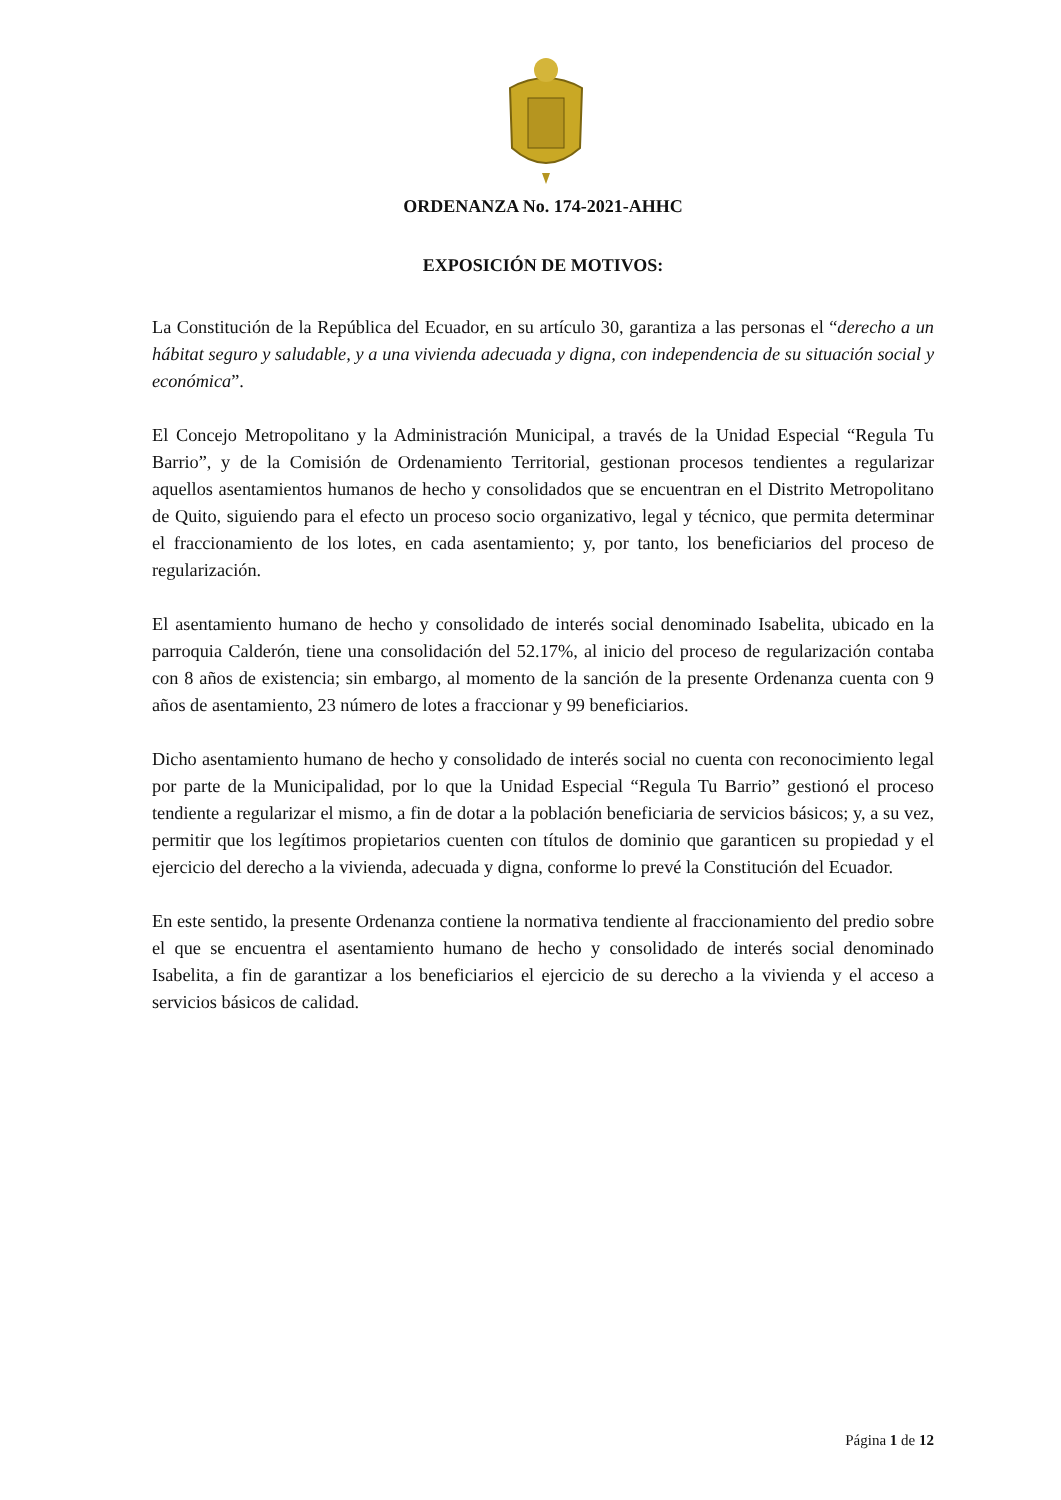ORDENANZA No. 174-2021-AHHC
EXPOSICIÓN DE MOTIVOS:
La Constitución de la República del Ecuador, en su artículo 30, garantiza a las personas el “derecho a un hábitat seguro y saludable, y a una vivienda adecuada y digna, con independencia de su situación social y económica”.
El Concejo Metropolitano y la Administración Municipal, a través de la Unidad Especial “Regula Tu Barrio”, y de la Comisión de Ordenamiento Territorial, gestionan procesos tendientes a regularizar aquellos asentamientos humanos de hecho y consolidados que se encuentran en el Distrito Metropolitano de Quito, siguiendo para el efecto un proceso socio organizativo, legal y técnico, que permita determinar el fraccionamiento de los lotes, en cada asentamiento; y, por tanto, los beneficiarios del proceso de regularización.
El asentamiento humano de hecho y consolidado de interés social denominado Isabelita, ubicado en la parroquia Calderón, tiene una consolidación del 52.17%, al inicio del proceso de regularización contaba con 8 años de existencia; sin embargo, al momento de la sanción de la presente Ordenanza cuenta con 9 años de asentamiento, 23 número de lotes a fraccionar y 99 beneficiarios.
Dicho asentamiento humano de hecho y consolidado de interés social no cuenta con reconocimiento legal por parte de la Municipalidad, por lo que la Unidad Especial “Regula Tu Barrio” gestionó el proceso tendiente a regularizar el mismo, a fin de dotar a la población beneficiaria de servicios básicos; y, a su vez, permitir que los legítimos propietarios cuenten con títulos de dominio que garanticen su propiedad y el ejercicio del derecho a la vivienda, adecuada y digna, conforme lo prevé la Constitución del Ecuador.
En este sentido, la presente Ordenanza contiene la normativa tendiente al fraccionamiento del predio sobre el que se encuentra el asentamiento humano de hecho y consolidado de interés social denominado Isabelita, a fin de garantizar a los beneficiarios el ejercicio de su derecho a la vivienda y el acceso a servicios básicos de calidad.
Página 1 de 12